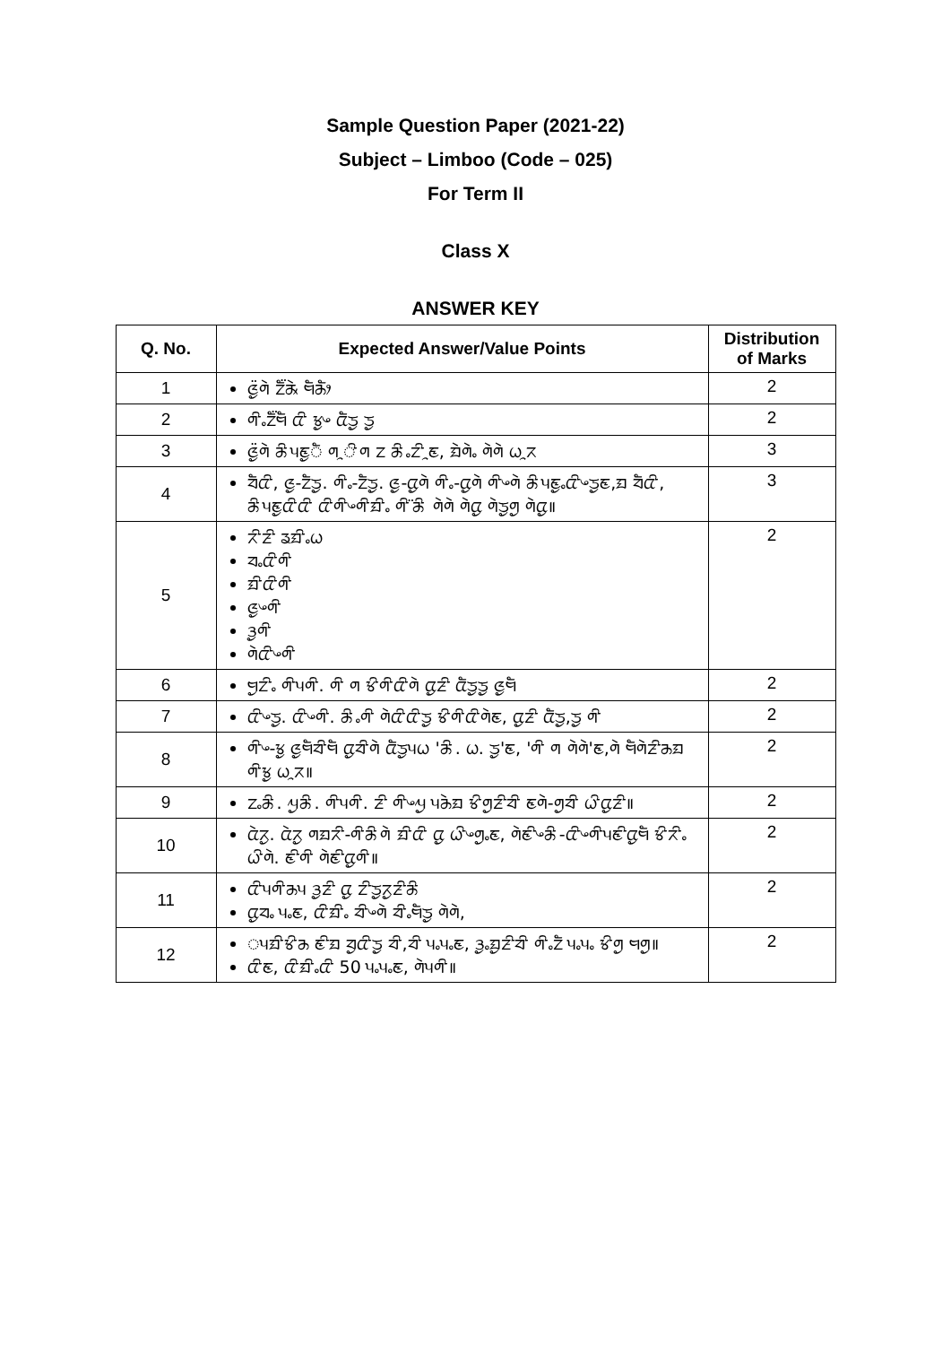Sample Question Paper (2021-22)
Subject – Limboo (Code – 025)
For Term II
Class X
ANSWER KEY
| Q. No. | Expected Answer/Value Points | Distribution of Marks |
| --- | --- | --- |
| 1 | ᤜᤢ᤺ᤛᤧ ᤁᤠ᤺ᤊᤧ ᤗᤠᤌᤥ | 2 |
| 2 | ᤛᤡᤱᤁᤠ᤺ᤗᤠ ᤂᤡ ᤃᤢᤴ ᤂᤠᤍᤢ ᤍᤢ | 2 |
| 3 | ᤜᤢ᤺ᤛᤧ ᤌᤡᤵᤇᤢᤠ ᤛᤳᤡᤛ ᤁ ᤌᤡᤱᤁᤡᤳᤇ, ᤀᤧᤛᤧᤱ ᤛᤧᤛᤧ ᤐᤳᤖ | 3 |
| 4 | ᤔᤠᤂᤡ, ᤜᤢ-ᤁᤠᤍᤢ. ᤛᤡᤱ-ᤁᤠᤍᤢ. ᤜᤢ-ᤂᤢᤛᤧ ᤛᤡᤱ-ᤂᤢᤛᤧ ᤛᤡᤴᤛᤧ ᤌᤡᤵᤇᤢᤱᤂᤡᤴᤍᤢᤇ,ᤀ ᤔᤠᤂᤡ, ᤌᤡᤵᤇᤢᤂᤡᤂᤡ ᤂᤡᤛᤡᤴᤛᤡᤀᤡᤱ ᤛᤡ᤺ᤌᤡ ᤛᤧᤛᤧ ᤛᤧᤂᤢ ᤛᤧᤍᤢᤛᤢ ᤛᤧᤂᤢ॥ | 3 |
| 5 | ᤖᤡᤏᤡ ᤕᤀᤡᤱᤐ ᤔᤱᤂᤡᤛᤡ ᤀᤡᤂᤡᤛᤡ ᤜᤢᤴᤛᤡ ᤋᤢᤛᤡ ᤛᤧᤂᤡᤴᤛᤡ | 2 |
| 6 | ᤗᤢᤁᤡᤱ ᤛᤡᤵᤛᤡ. ᤛᤡ ᤛ ᤃᤡᤛᤡᤂᤡᤛᤧ ᤂᤢᤏᤡ ᤂᤠᤍᤢᤍᤢ ᤜᤢᤗᤠ | 2 |
| 7 | ᤂᤡᤴᤍᤢ. ᤂᤡᤴᤛᤡ. ᤌᤡᤱᤛᤡ ᤛᤧᤂᤡᤂᤡᤍᤢ ᤃᤡᤛᤡᤂᤡᤛᤧᤇ, ᤂᤢᤏᤡ ᤂᤠᤍᤢ,ᤍᤢ ᤛᤡ | 2 |
| 8 | ᤛᤡᤴ-ᤃᤢ ᤜᤢᤗᤠᤔᤡᤗᤠ ᤂᤢᤔᤡᤛᤧ ᤂᤠᤍᤢᤵᤐ 'ᤌᤡ. ᤐ. ᤍᤢ'ᤇ, 'ᤛᤡ ᤛ ᤛᤧᤛᤧ'ᤇ,ᤛᤧ ᤗᤠᤛᤧᤏᤡᤌᤀ ᤛᤡᤃᤢ ᤐᤳᤖ॥ | 2 |
| 9 | ᤁᤱᤌᤡ. ᤘᤢᤌᤡ. ᤛᤡᤵᤛᤡ. ᤏᤡ ᤛᤡᤴᤘᤢ ᤵᤌᤧᤀ ᤃᤡᤛᤢᤏᤡᤔᤡ ᤇᤛᤧ-ᤛᤢᤔᤡ ᤐᤡᤂᤢᤏᤡ॥ | 2 |
| 10 | ᤂᤧᤖᤢ. ᤂᤧᤖᤢ ᤛᤀᤖᤡ-ᤛᤡᤌᤡᤛᤧ ᤀᤡᤂᤡ ᤂᤢ ᤐᤡᤴᤛᤢᤱᤇ, ᤛᤧᤇᤡᤴᤌᤡ-ᤂᤡᤴᤛᤡᤵᤇᤡᤂᤢᤗᤠ ᤃᤡᤖᤡᤱ ᤐᤡᤛᤧ. ᤇᤡᤛᤡ ᤛᤧᤇᤡᤂᤢᤛᤡ॥ | 2 |
| 11 | ᤂᤡᤵᤛᤡᤌᤵ ᤋᤢᤏᤡ ᤂᤢ ᤁᤡᤍᤢᤖᤢᤏᤡᤌᤡ ᤂᤢᤔᤱ ᤵᤱᤇ, ᤂᤡᤀᤡᤱ ᤔᤡᤴᤛᤧ ᤔᤡᤱᤗᤠᤍᤢ ᤛᤧᤛᤧ, | 2 |
| 12 | ᤵᤀᤡᤃᤡᤌ ᤇᤡᤀ ᤔᤢᤂᤡᤍᤢ ᤔᤡ,ᤔᤡ ᤵᤱᤵᤱᤇ, ᤋᤢᤱᤀᤢᤏᤡᤔᤡ ᤛᤡᤱᤁᤠ ᤵᤱᤵᤱ ᤃᤡᤛᤢ ᤗᤛᤢ॥ ᤂᤡᤇ, ᤂᤡᤀᤡᤱᤂᤡ 50 ᤵᤱᤵᤱᤇ, ᤛᤧᤵᤛᤡ॥ | 2 |